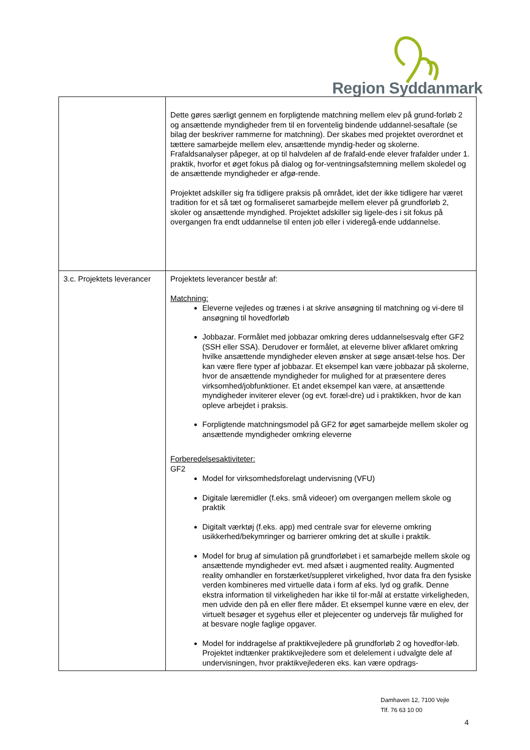Region Syddanmark
| | Dette gøres særligt gennem en forpligtende matchning mellem elev på grund-forløb 2 og ansættende myndigheder frem til en forventelig bindende uddannel-sesaftale (se bilag der beskriver rammerne for matchning). Der skabes med projektet overordnet et tættere samarbejde mellem elev, ansættende myndig-heder og skolerne. Frafaldsanalyser påpeger, at op til halvdelen af de frafald-ende elever frafalder under 1. praktik, hvorfor et øget fokus på dialog og for-ventningsafstemning mellem skoledel og de ansættende myndigheder er afgø-rende. Projektet adskiller sig fra tidligere praksis på området, idet der ikke tidligere har været tradition for et så tæt og formaliseret samarbejde mellem elever på grundforløb 2, skoler og ansættende myndighed. Projektet adskiller sig ligele-des i sit fokus på overgangen fra endt uddannelse til enten job eller i videregå-ende uddannelse. |
| 3.c. Projektets leverancer | Projektets leverancer består af: Matchning: Eleverne vejledes og trænes i at skrive ansøgning til matchning og vi-dere til ansøgning til hovedforløb Jobbazar. Formålet med jobbazar omkring deres uddannelsesvalg efter GF2 (SSH eller SSA). Derudover er formålet, at eleverne bliver afklaret omkring hvilke ansættende myndigheder eleven ønsker at søge ansæt-telse hos. Der kan være flere typer af jobbazar. Et eksempel kan være jobbazar på skolerne, hvor de ansættende myndigheder for mulighed for at præsentere deres virksomhed/jobfunktioner. Et andet eksempel kan være, at ansættende myndigheder inviterer elever (og evt. foræl-dre) ud i praktikken, hvor de kan opleve arbejdet i praksis. Forpligtende matchningsmodel på GF2 for øget samarbejde mellem skoler og ansættende myndigheder omkring eleverne Forberedelsesaktiviteter: GF2 Model for virksomhedsforelagt undervisning (VFU) Digitale læremidler (f.eks. små videoer) om overgangen mellem skole og praktik Digitalt værktøj (f.eks. app) med centrale svar for eleverne omkring usikkerhed/bekymringer og barrierer omkring det at skulle i praktik. Model for brug af simulation på grundforløbet i et samarbejde mellem skole og ansættende myndigheder evt. med afsæt i augmented reality. Augmented reality omhandler en forstærket/suppleret virkelighed, hvor data fra den fysiske verden kombineres med virtuelle data i form af eks. lyd og grafik. Denne ekstra information til virkeligheden har ikke til for-mål at erstatte virkeligheden, men udvide den på en eller flere måder. Et eksempel kunne være en elev, der virtuelt besøger et sygehus eller et plejecenter og undervejs får mulighed for at besvare nogle faglige opgaver. Model for inddragelse af praktikvejledere på grundforløb 2 og hovedfor-løb. Projektet indtænker praktikvejledere som et delelement i udvalgte dele af undervisningen, hvor praktikvejlederen eks. kan være opdrags- |
Damhaven 12, 7100 Vejle
Tlf. 76 63 10 00
4